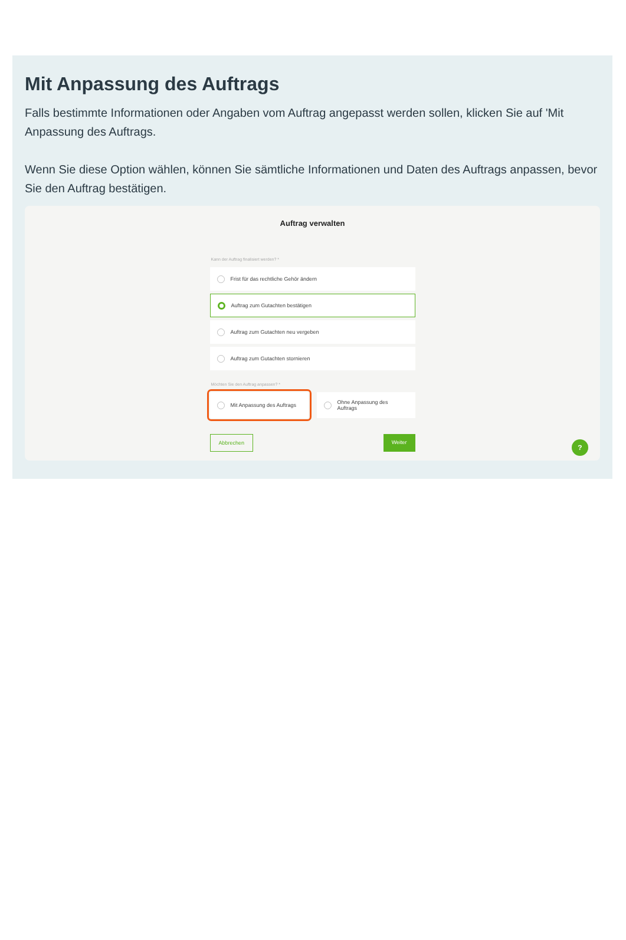Mit Anpassung des Auftrags
Falls bestimmte Informationen oder Angaben vom Auftrag angepasst werden sollen, klicken Sie auf 'Mit Anpassung des Auftrags.
Wenn Sie diese Option wählen, können Sie sämtliche Informationen und Daten des Auftrags anpassen, bevor Sie den Auftrag bestätigen.
Auftrag verwalten
Kann der Auftrag finalisiert werden? *
Frist für das rechtliche Gehör ändern
Auftrag zum Gutachten bestätigen
Auftrag zum Gutachten neu vergeben
Auftrag zum Gutachten stornieren
Möchten Sie den Auftrag anpassen? *
Mit Anpassung des Auftrags Ohne Anpassung des
Auftrags
Abbrechen Weiter
?